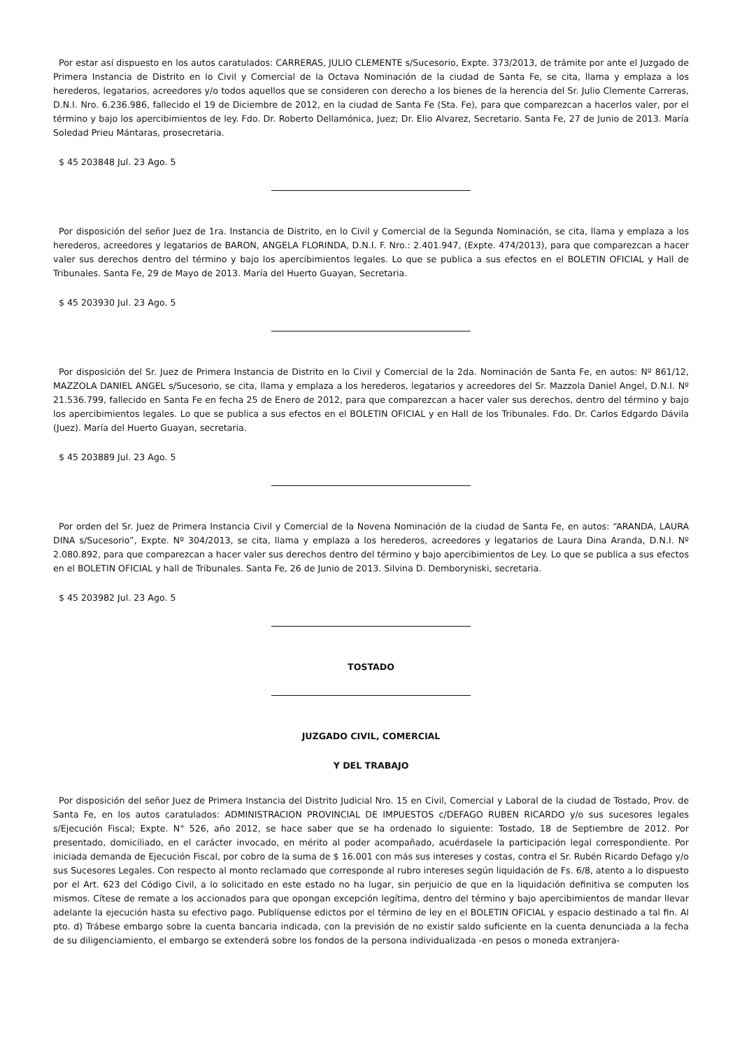Por estar así dispuesto en los autos caratulados: CARRERAS, JULIO CLEMENTE s/Sucesorio, Expte. 373/2013, de trámite por ante el Juzgado de Primera Instancia de Distrito en lo Civil y Comercial de la Octava Nominación de la ciudad de Santa Fe, se cita, llama y emplaza a los herederos, legatarios, acreedores y/o todos aquellos que se consideren con derecho a los bienes de la herencia del Sr. Julio Clemente Carreras, D.N.I. Nro. 6.236.986, fallecido el 19 de Diciembre de 2012, en la ciudad de Santa Fe (Sta. Fe), para que comparezcan a hacerlos valer, por el término y bajo los apercibimientos de ley. Fdo. Dr. Roberto Dellamónica, Juez; Dr. Elio Alvarez, Secretario. Santa Fe, 27 de Junio de 2013. María Soledad Prieu Mántaras, prosecretaria.
$ 45 203848 Jul. 23 Ago. 5
Por disposición del señor Juez de 1ra. Instancia de Distrito, en lo Civil y Comercial de la Segunda Nominación, se cita, llama y emplaza a los herederos, acreedores y legatarios de BARON, ANGELA FLORINDA, D.N.I. F. Nro.: 2.401.947, (Expte. 474/2013), para que comparezcan a hacer valer sus derechos dentro del término y bajo los apercibimientos legales. Lo que se publica a sus efectos en el BOLETIN OFICIAL y Hall de Tribunales. Santa Fe, 29 de Mayo de 2013. María del Huerto Guayan, Secretaria.
$ 45 203930 Jul. 23 Ago. 5
Por disposición del Sr. Juez de Primera Instancia de Distrito en lo Civil y Comercial de la 2da. Nominación de Santa Fe, en autos: Nº 861/12, MAZZOLA DANIEL ANGEL s/Sucesorio, se cita, llama y emplaza a los herederos, legatarios y acreedores del Sr. Mazzola Daniel Angel, D.N.I. Nº 21.536.799, fallecido en Santa Fe en fecha 25 de Enero de 2012, para que comparezcan a hacer valer sus derechos, dentro del término y bajo los apercibimientos legales. Lo que se publica a sus efectos en el BOLETIN OFICIAL y en Hall de los Tribunales. Fdo. Dr. Carlos Edgardo Dávila (Juez). María del Huerto Guayan, secretaria.
$ 45 203889 Jul. 23 Ago. 5
Por orden del Sr. Juez de Primera Instancia Civil y Comercial de la Novena Nominación de la ciudad de Santa Fe, en autos: “ARANDA, LAURA DINA s/Sucesorio”, Expte. Nº 304/2013, se cita, llama y emplaza a los herederos, acreedores y legatarios de Laura Dina Aranda, D.N.I. Nº 2.080.892, para que comparezcan a hacer valer sus derechos dentro del término y bajo apercibimientos de Ley. Lo que se publica a sus efectos en el BOLETIN OFICIAL y hall de Tribunales. Santa Fe, 26 de Junio de 2013. Silvina D. Demboryniski, secretaria.
$ 45 203982 Jul. 23 Ago. 5
TOSTADO
JUZGADO CIVIL, COMERCIAL
Y DEL TRABAJO
Por disposición del señor Juez de Primera Instancia del Distrito Judicial Nro. 15 en Civil, Comercial y Laboral de la ciudad de Tostado, Prov. de Santa Fe, en los autos caratulados: ADMINISTRACION PROVINCIAL DE IMPUESTOS c/DEFAGO RUBEN RICARDO y/o sus sucesores legales s/Ejecución Fiscal; Expte. N° 526, año 2012, se hace saber que se ha ordenado lo siguiente: Tostado, 18 de Septiembre de 2012. Por presentado, domiciliado, en el carácter invocado, en mérito al poder acompañado, acuérdasele la participación legal correspondiente. Por iniciada demanda de Ejecución Fiscal, por cobro de la suma de $ 16.001 con más sus intereses y costas, contra el Sr. Rubén Ricardo Defago y/o sus Sucesores Legales. Con respecto al monto reclamado que corresponde al rubro intereses según liquidación de Fs. 6/8, atento a lo dispuesto por el Art. 623 del Código Civil, a lo solicitado en este estado no ha lugar, sin perjuicio de que en la liquidación definitiva se computen los mismos. Cítese de remate a los accionados para que opongan excepción legítima, dentro del término y bajo apercibimientos de mandar llevar adelante la ejecución hasta su efectivo pago. Publíquense edictos por el término de ley en el BOLETIN OFICIAL y espacio destinado a tal fin. Al pto. d) Trábese embargo sobre la cuenta bancaria indicada, con la previsión de no existir saldo suficiente en la cuenta denunciada a la fecha de su diligenciamiento, el embargo se extenderá sobre los fondos de la persona individualizada -en pesos o moneda extranjera-